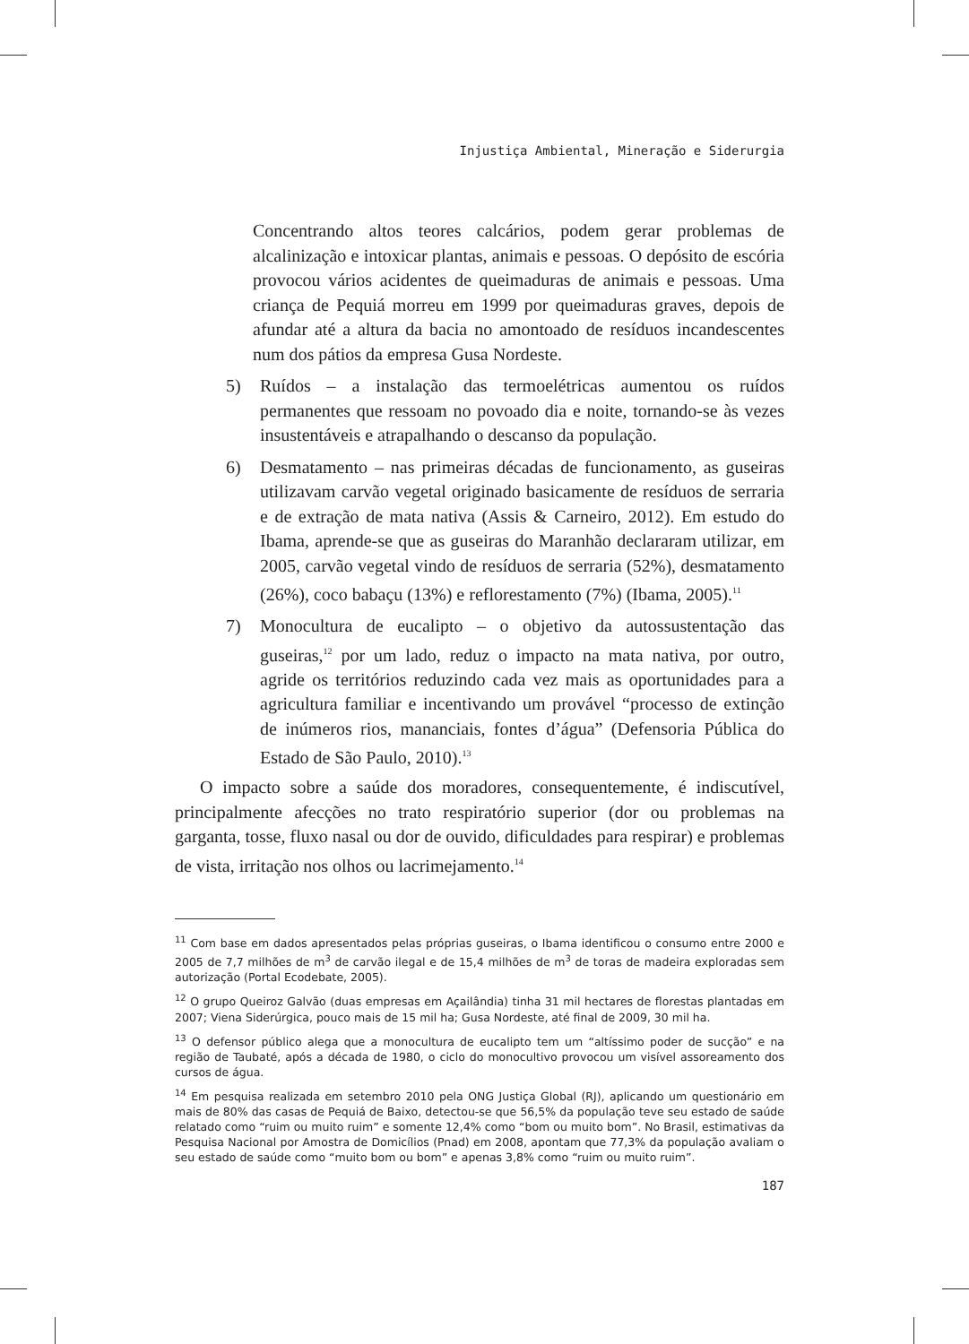Injustiça Ambiental, Mineração e Siderurgia
Concentrando altos teores calcários, podem gerar problemas de alcalinização e intoxicar plantas, animais e pessoas. O depósito de escória provocou vários acidentes de queimaduras de animais e pessoas. Uma criança de Pequiá morreu em 1999 por queimaduras graves, depois de afundar até a altura da bacia no amontoado de resíduos incandescentes num dos pátios da empresa Gusa Nordeste.
5) Ruídos – a instalação das termoelétricas aumentou os ruídos permanentes que ressoam no povoado dia e noite, tornando-se às vezes insustentáveis e atrapalhando o descanso da população.
6) Desmatamento – nas primeiras décadas de funcionamento, as guseiras utilizavam carvão vegetal originado basicamente de resíduos de serraria e de extração de mata nativa (Assis & Carneiro, 2012). Em estudo do Ibama, aprende-se que as guseiras do Maranhão declararam utilizar, em 2005, carvão vegetal vindo de resíduos de serraria (52%), desmatamento (26%), coco babaçu (13%) e reflorestamento (7%) (Ibama, 2005).<sup>11</sup>
7) Monocultura de eucalipto – o objetivo da autossustentação das guseiras,<sup>12</sup> por um lado, reduz o impacto na mata nativa, por outro, agride os territórios reduzindo cada vez mais as oportunidades para a agricultura familiar e incentivando um provável “processo de extinção de inúmeros rios, mananciais, fontes d’água” (Defensoria Pública do Estado de São Paulo, 2010).<sup>13</sup>
O impacto sobre a saúde dos moradores, consequentemente, é indiscutível, principalmente afecções no trato respiratório superior (dor ou problemas na garganta, tosse, fluxo nasal ou dor de ouvido, dificuldades para respirar) e problemas de vista, irritação nos olhos ou lacrimejamento.<sup>14</sup>
<sup>11</sup> Com base em dados apresentados pelas próprias guseiras, o Ibama identificou o consumo entre 2000 e 2005 de 7,7 milhões de m<sup>3</sup> de carvão ilegal e de 15,4 milhões de m<sup>3</sup> de toras de madeira exploradas sem autorização (Portal Ecodebate, 2005).
<sup>12</sup> O grupo Queiroz Galvão (duas empresas em Açailândia) tinha 31 mil hectares de florestas plantadas em 2007; Viena Siderúrgica, pouco mais de 15 mil ha; Gusa Nordeste, até final de 2009, 30 mil ha.
<sup>13</sup> O defensor público alega que a monocultura de eucalipto tem um “altíssimo poder de sucção” e na região de Taubaté, após a década de 1980, o ciclo do monocultivo provocou um visível assoreamento dos cursos de água.
<sup>14</sup> Em pesquisa realizada em setembro 2010 pela ONG Justiça Global (RJ), aplicando um questionário em mais de 80% das casas de Pequiá de Baixo, detectou-se que 56,5% da população teve seu estado de saúde relatado como “ruim ou muito ruim” e somente 12,4% como “bom ou muito bom”. No Brasil, estimativas da Pesquisa Nacional por Amostra de Domicílios (Pnad) em 2008, apontam que 77,3% da população avaliam o seu estado de saúde como “muito bom ou bom” e apenas 3,8% como “ruim ou muito ruim”.
187